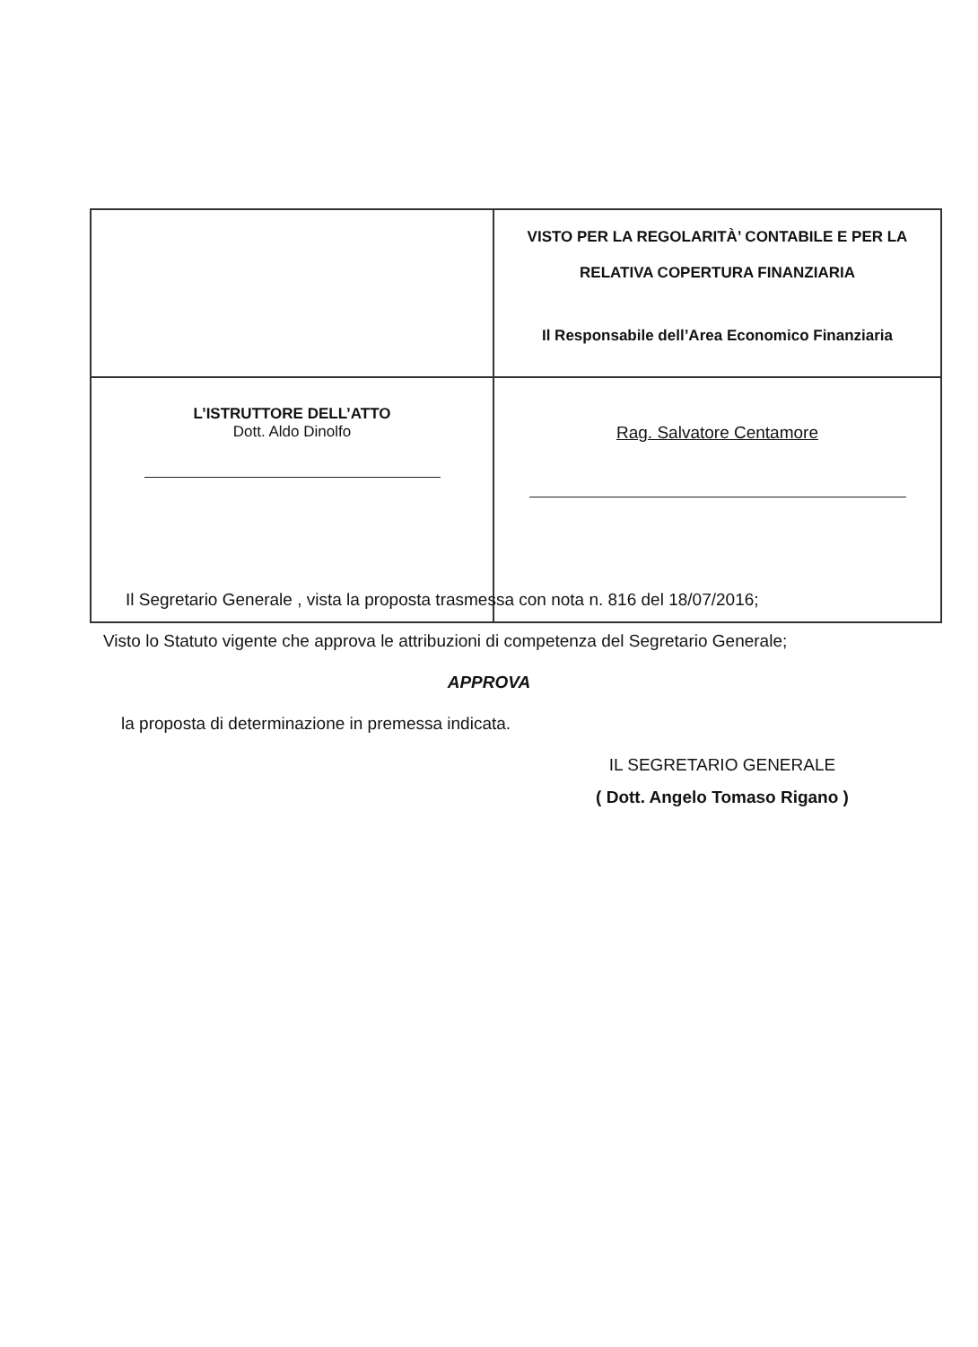| | VISTO PER LA REGOLARITÀ’ CONTABILE E PER LA RELATIVA COPERTURA FINANZIARIA Il Responsabile dell’Area Economico Finanziaria |
| L’ISTRUTTORE DELL’ATTO Dott. Aldo Dinolfo | Rag. Salvatore Centamore |
Il Segretario Generale , vista la proposta trasmessa con nota n. 816 del 18/07/2016;
Visto lo Statuto vigente che approva le attribuzioni di competenza del Segretario Generale;
APPROVA
la proposta di determinazione in premessa indicata.
IL SEGRETARIO GENERALE
( Dott. Angelo Tomaso Rigano )